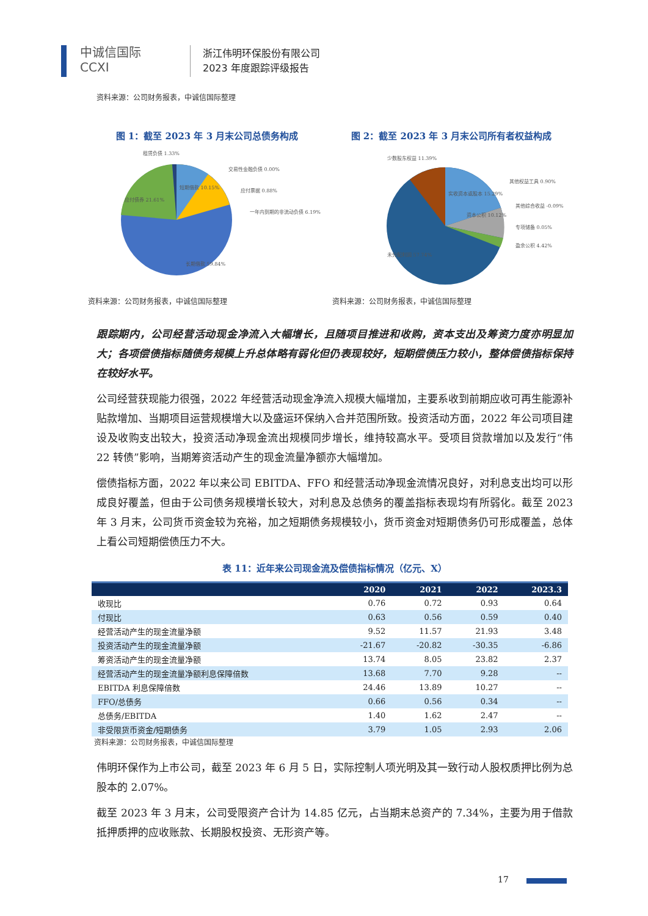中诚信国际
CCXI
浙江伟明环保股份有限公司
2023 年度跟踪评级报告
资料来源：公司财务报表，中诚信国际整理
图 1：截至 2023 年 3 月末公司总债务构成
租赁负债 1.33%
交易性金融负债 0.00%
应付票据 0.88%
一年内到期的非流动负债 6.19%
短期借款 10.15%
应付债券 21.61%
长期借款 59.84%
资料来源：公司财务报表，中诚信国际整理
图 2：截至 2023 年 3 月末公司所有者权益构成
少数股东权益 11.39%
其他权益工具 0.90%
其他综合收益 -0.09%
专项储备 0.05%
盈余公积 4.42%
实收资本或股本 15.29%
资本公积 10.12%
未分配利润 57.74%
资料来源：公司财务报表，中诚信国际整理
跟踪期内，公司经营活动现金净流入大幅增长，且随项目推进和收购，资本支出及筹资力度亦明显加大；各项偿债指标随债务规模上升总体略有弱化但仍表现较好，短期偿债压力较小，整体偿债指标保持在较好水平。
公司经营获现能力很强，2022 年经营活动现金净流入规模大幅增加，主要系收到前期应收可再生能源补贴款增加、当期项目运营规模增大以及盛运环保纳入合并范围所致。投资活动方面，2022 年公司项目建设及收购支出较大，投资活动净现金流出规模同步增长，维持较高水平。受项目贷款增加以及发行“伟 22 转债”影响，当期筹资活动产生的现金流量净额亦大幅增加。
偿债指标方面，2022 年以来公司 EBITDA、FFO 和经营活动净现金流情况良好，对利息支出均可以形成良好覆盖，但由于公司债务规模增长较大，对利息及总债务的覆盖指标表现均有所弱化。截至 2023 年 3 月末，公司货币资金较为充裕，加之短期债务规模较小，货币资金对短期债务仍可形成覆盖，总体上看公司短期偿债压力不大。
表 11：近年来公司现金流及偿债指标情况（亿元、X）
| | 2020 | 2021 | 2022 | 2023.3 |
| --- | --- | --- | --- | --- |
| 收现比 | 0.76 | 0.72 | 0.93 | 0.64 |
| 付现比 | 0.63 | 0.56 | 0.59 | 0.40 |
| 经营活动产生的现金流量净额 | 9.52 | 11.57 | 21.93 | 3.48 |
| 投资活动产生的现金流量净额 | -21.67 | -20.82 | -30.35 | -6.86 |
| 筹资活动产生的现金流量净额 | 13.74 | 8.05 | 23.82 | 2.37 |
| 经营活动产生的现金流量净额利息保障倍数 | 13.68 | 7.70 | 9.28 | -- |
| EBITDA 利息保障倍数 | 24.46 | 13.89 | 10.27 | -- |
| FFO/总债务 | 0.66 | 0.56 | 0.34 | -- |
| 总债务/EBITDA | 1.40 | 1.62 | 2.47 | -- |
| 非受限货币资金/短期债务 | 3.79 | 1.05 | 2.93 | 2.06 |
资料来源：公司财务报表，中诚信国际整理
伟明环保作为上市公司，截至 2023 年 6 月 5 日，实际控制人项光明及其一致行动人股权质押比例为总股本的 2.07%。
截至 2023 年 3 月末，公司受限资产合计为 14.85 亿元，占当期末总资产的 7.34%，主要为用于借款抵押质押的应收账款、长期股权投资、无形资产等。
17